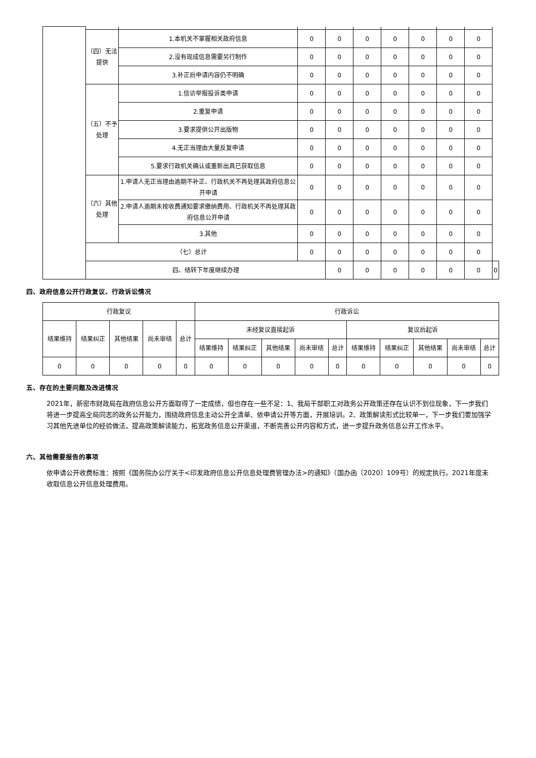| | （四）无法提供 | 1.本机关不掌握相关政府信息 | 0 | 0 | 0 | 0 | 0 | 0 | 0 | |
| | | 2.没有现成信息需要另行制作 | 0 | 0 | 0 | 0 | 0 | 0 | 0 | |
| | | 3.补正后申请内容仍不明确 | 0 | 0 | 0 | 0 | 0 | 0 | 0 | |
| | （五）不予处理 | 1.信访举报投诉类申请 | 0 | 0 | 0 | 0 | 0 | 0 | 0 | |
| | | 2.重复申请 | 0 | 0 | 0 | 0 | 0 | 0 | 0 | |
| | | 3.要求提供公开出版物 | 0 | 0 | 0 | 0 | 0 | 0 | 0 | |
| | | 4.无正当理由大量反复申请 | 0 | 0 | 0 | 0 | 0 | 0 | 0 | |
| | | 5.要求行政机关确认或重新出具已获取信息 | 0 | 0 | 0 | 0 | 0 | 0 | 0 | |
| | （六）其他处理 | 1.申请人无正当理由逾期不补正、行政机关不再处理其政府信息公开申请 | 0 | 0 | 0 | 0 | 0 | 0 | 0 | |
| | | 2.申请人逾期未按收费通知要求缴纳费用、行政机关不再处理其政府信息公开申请 | 0 | 0 | 0 | 0 | 0 | 0 | 0 | |
| | | 3.其他 | 0 | 0 | 0 | 0 | 0 | 0 | 0 | |
| | （七）总计 | | 0 | 0 | 0 | 0 | 0 | 0 | 0 | |
| | 四、结转下年度继续办理 | | | 0 | 0 | 0 | 0 | 0 | 0 | 0 |
四、政府信息公开行政复议、行政诉讼情况
| 行政复议 | | | | | 行政诉讼 | | | | | | | | | |
| 结果维持 | 结果纠正 | 其他结果 | 尚未审结 | 总计 | 未经复议直接起诉 | | | | | 复议后起诉 | | | | |
| | | | | | 结果维持 | 结果纠正 | 其他结果 | 尚未审结 | 总计 | 结果维持 | 结果纠正 | 其他结果 | 尚未审结 | 总计 |
| 0 | 0 | 0 | 0 | 0 | 0 | 0 | 0 | 0 | 0 | 0 | 0 | 0 | 0 | 0 |
五、存在的主要问题及改进情况
2021年，新密市财政局在政府信息公开方面取得了一定成绩，但也存在一些不足：1、我局干部职工对政务公开政策还存在认识不到位现象，下一步我们将进一步提高全局同志的政务公开能力，围绕政府信息主动公开全清单、依申请公开等方面，开展培训。2、政策解读形式比较单一，下一步我们要加强学习其他先进单位的经验做法，提高政策解读能力，拓宽政务信息公开渠道，不断完善公开内容和方式，进一步提升政务信息公开工作水平。
六、其他需要报告的事项
依申请公开收费标准：按照《国务院办公厅关于<印发政府信息公开信息处理费管理办法>的通知》（国办函〔2020〕109号）的规定执行。2021年度未收取信息公开信息处理费用。